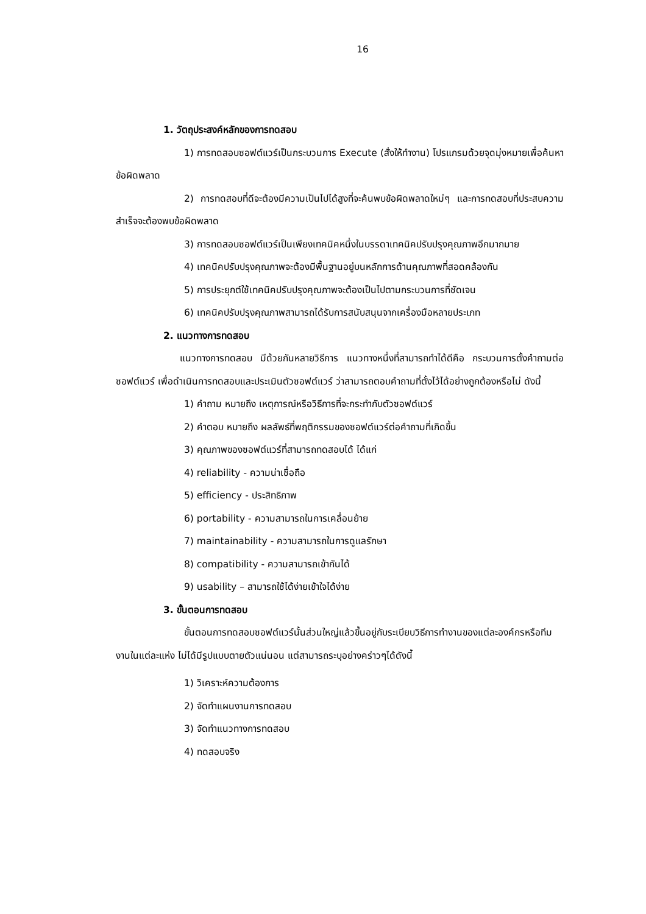16
1. วัตถุประสงค์หลักของการทดสอบ
1) การทดสอบซอฟต์แวร์เป็นกระบวนการ Execute (สั่งให้ทำงาน) โปรแกรมด้วยจุดมุ่งหมายเพื่อค้นหาข้อผิดพลาด
2) การทดสอบที่ดีจะต้องมีความเป็นไปได้สูงที่จะค้นพบข้อผิดพลาดใหม่ๆ และการทดสอบที่ประสบความสำเร็จจะต้องพบข้อผิดพลาด
3) การทดสอบซอฟต์แวร์เป็นเพียงเทคนิคหนึ่งในบรรดาเทคนิคปรับปรุงคุณภาพอีกมากมาย
4) เทคนิคปรับปรุงคุณภาพจะต้องมีพื้นฐานอยู่บนหลักการด้านคุณภาพที่สอดคล้องกัน
5) การประยุกต์ใช้เทคนิคปรับปรุงคุณภาพจะต้องเป็นไปตามกระบวนการที่ชัดเจน
6) เทคนิคปรับปรุงคุณภาพสามารถได้รับการสนับสนุนจากเครื่องมือหลายประเภท
2. แนวทางการทดสอบ
แนวทางการทดสอบ มีด้วยกันหลายวิธีการ แนวทางหนึ่งที่สามารถทำได้ดีคือ กระบวนการตั้งคำถามต่อซอฟต์แวร์ เพื่อดำเนินการทดสอบและประเมินตัวซอฟต์แวร์ ว่าสามารถตอบคำถามที่ตั้งไว้ได้อย่างถูกต้องหรือไม่ ดังนี้
1) คำถาม หมายถึง เหตุการณ์หรือวิธีการที่จะกระทำกับตัวซอฟต์แวร์
2) คำตอบ หมายถึง ผลลัพธ์ที่พฤติกรรมของซอฟต์แวร์ต่อคำถามที่เกิดขึ้น
3) คุณภาพของซอฟต์แวร์ที่สามารถทดสอบได้ ได้แก่
4) reliability - ความน่าเชื่อถือ
5) efficiency - ประสิทธิภาพ
6) portability - ความสามารถในการเคลื่อนย้าย
7) maintainability - ความสามารถในการดูแลรักษา
8) compatibility - ความสามารถเข้ากันได้
9) usability – สามารถใช้ได้ง่ายเข้าใจได้ง่าย
3. ขั้นตอนการทดสอบ
ขั้นตอนการทดสอบซอฟต์แวร์นั้นส่วนใหญ่แล้วขึ้นอยู่กับระเบียบวิธีการทำงานของแต่ละองค์กรหรือทีมงานในแต่ละแห่ง ไม่ได้มีรูปแบบตายตัวแน่นอน แต่สามารถระบุอย่างคร่าวๆได้ดังนี้
1) วิเคราะห์ความต้องการ
2) จัดทำแผนงานการทดสอบ
3) จัดทำแนวทางการทดสอบ
4) ทดสอบจริง